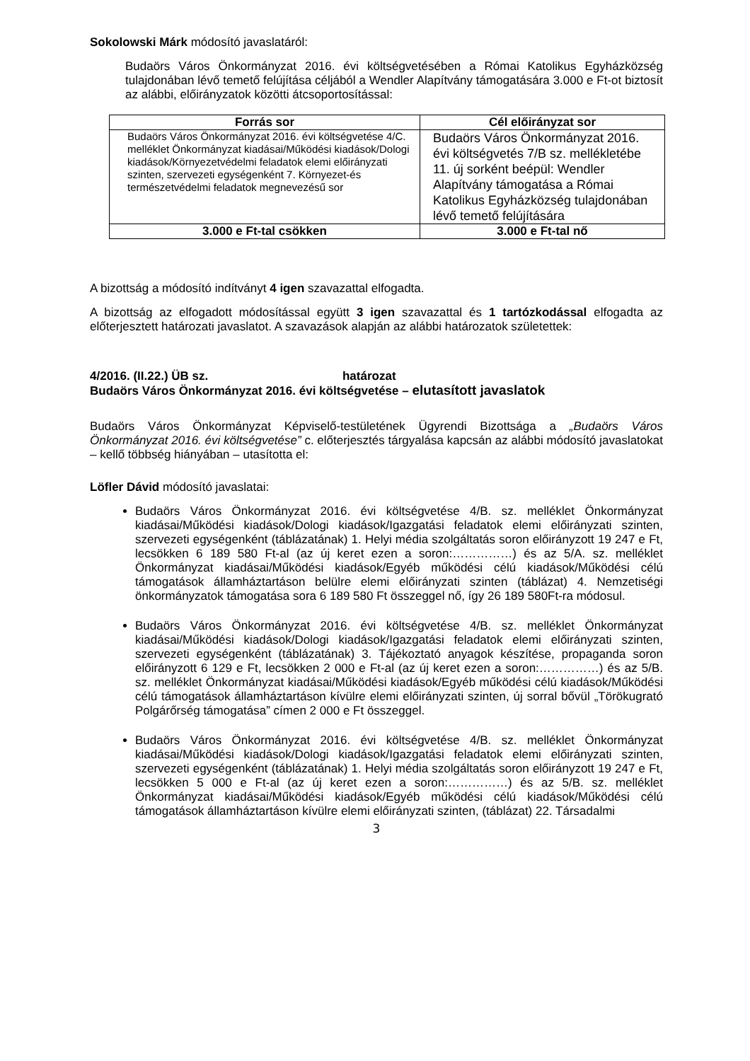Sokolowski Márk módosító javaslatáról:
Budaörs Város Önkormányzat 2016. évi költségvetésében a Római Katolikus Egyházközség tulajdonában lévő temető felújítása céljából a Wendler Alapítvány támogatására 3.000 e Ft-ot biztosít az alábbi, előirányzatok közötti átcsoportosítással:
| Forrás sor | Cél előirányzat sor |
| --- | --- |
| Budaörs Város Önkormányzat 2016. évi költségvetése 4/C. melléklet Önkormányzat kiadásai/Működési kiadások/Dologi kiadások/Környezetvédelmi feladatok elemi előirányzati szinten, szervezeti egységenként 7. Környezet-és természetvédelmi feladatok megnevezésű sor | Budaörs Város Önkormányzat 2016. évi költségvetés 7/B sz. mellékletébe 11. új sorként beépül: Wendler Alapítvány támogatása a Római Katolikus Egyházközség tulajdonában lévő temető felújítására |
| 3.000 e Ft-tal csökken | 3.000 e Ft-tal nő |
A bizottság a módosító indítványt 4 igen szavazattal elfogadta.
A bizottság az elfogadott módosítással együtt 3 igen szavazattal és 1 tartózkodással elfogadta az előterjesztett határozati javaslatot. A szavazások alapján az alábbi határozatok születettek:
4/2016. (II.22.) ÜB sz. határozat
Budaörs Város Önkormányzat 2016. évi költségvetése – elutasított javaslatok
Budaörs Város Önkormányzat Képviselő-testületének Ügyrendi Bizottsága a „Budaörs Város Önkormányzat 2016. évi költségvetése” c. előterjesztés tárgyalása kapcsán az alábbi módosító javaslatokat – kellő többség hiányában – utasította el:
Löfler Dávid módosító javaslatai:
Budaörs Város Önkormányzat 2016. évi költségvetése 4/B. sz. melléklet Önkormányzat kiadásai/Működési kiadások/Dologi kiadások/Igazgatási feladatok elemi előirányzati szinten, szervezeti egységenként (táblázatának) 1. Helyi média szolgáltatás soron előirányzott 19 247 e Ft, lecsökken 6 189 580 Ft-al (az új keret ezen a soron:……………) és az 5/A. sz. melléklet Önkormányzat kiadásai/Működési kiadások/Egyéb működési célú kiadások/Működési célú támogatások államháztartáson belülre elemi előirányzati szinten (táblázat) 4. Nemzetiségi önkormányzatok támogatása sora 6 189 580 Ft összeggel nő, így 26 189 580Ft-ra módosul.
Budaörs Város Önkormányzat 2016. évi költségvetése 4/B. sz. melléklet Önkormányzat kiadásai/Működési kiadások/Dologi kiadások/Igazgatási feladatok elemi előirányzati szinten, szervezeti egységenként (táblázatának) 3. Tájékoztató anyagok készítése, propaganda soron előirányzott 6 129 e Ft, lecsökken 2 000 e Ft-al (az új keret ezen a soron:……………) és az 5/B. sz. melléklet Önkormányzat kiadásai/Működési kiadások/Egyéb működési célú kiadások/Működési célú támogatások államháztartáson kívülre elemi előirányzati szinten, új sorral bővül „Törökugrató Polgárőrség támogatása” címen 2 000 e Ft összeggel.
Budaörs Város Önkormányzat 2016. évi költségvetése 4/B. sz. melléklet Önkormányzat kiadásai/Működési kiadások/Dologi kiadások/Igazgatási feladatok elemi előirányzati szinten, szervezeti egységenként (táblázatának) 1. Helyi média szolgáltatás soron előirányzott 19 247 e Ft, lecsökken 5 000 e Ft-al (az új keret ezen a soron:……………) és az 5/B. sz. melléklet Önkormányzat kiadásai/Működési kiadások/Egyéb működési célú kiadások/Működési célú támogatások államháztartáson kívülre elemi előirányzati szinten, (táblázat) 22. Társadalmi
3